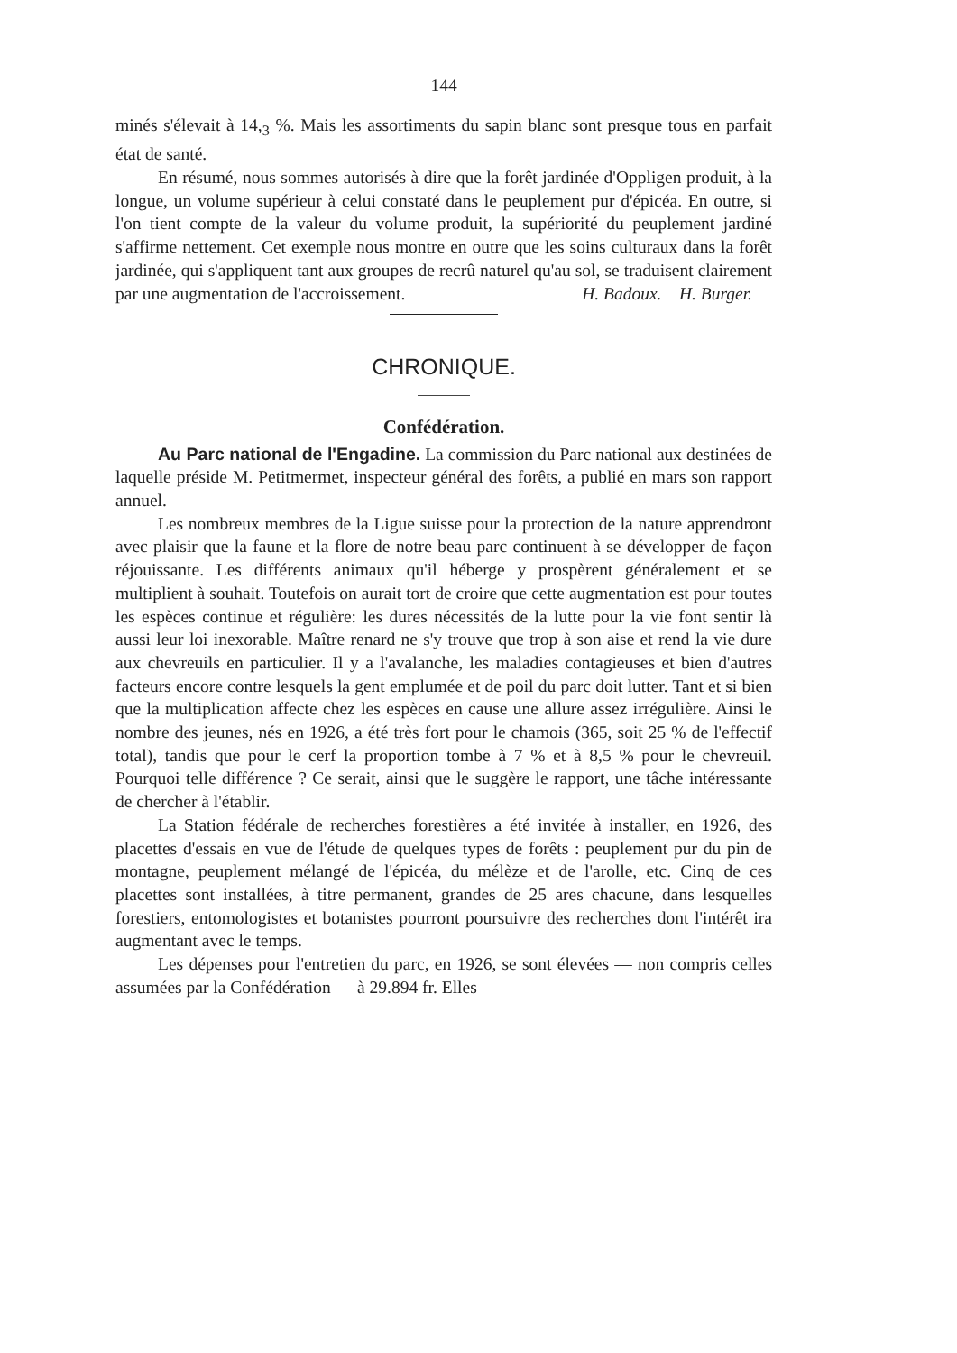— 144 —
minés s'élevait à 14,<sub>3</sub> %. Mais les assortiments du sapin blanc sont presque tous en parfait état de santé.
En résumé, nous sommes autorisés à dire que la forêt jardinée d'Oppligen produit, à la longue, un volume supérieur à celui constaté dans le peuplement pur d'épicéa. En outre, si l'on tient compte de la valeur du volume produit, la supériorité du peuplement jardiné s'affirme nettement. Cet exemple nous montre en outre que les soins culturaux dans la forêt jardinée, qui s'appliquent tant aux groupes de recrû naturel qu'au sol, se traduisent clairement par une augmentation de l'accroissement. H. Badoux. H. Burger.
CHRONIQUE.
Confédération.
Au Parc national de l'Engadine. La commission du Parc national aux destinées de laquelle préside M. Petitmermet, inspecteur général des forêts, a publié en mars son rapport annuel.
Les nombreux membres de la Ligue suisse pour la protection de la nature apprendront avec plaisir que la faune et la flore de notre beau parc continuent à se développer de façon réjouissante. Les différents animaux qu'il héberge y prospèrent généralement et se multiplient à souhait. Toutefois on aurait tort de croire que cette augmentation est pour toutes les espèces continue et régulière: les dures nécessités de la lutte pour la vie font sentir là aussi leur loi inexorable. Maître renard ne s'y trouve que trop à son aise et rend la vie dure aux chevreuils en particulier. Il y a l'avalanche, les maladies contagieuses et bien d'autres facteurs encore contre lesquels la gent emplumée et de poil du parc doit lutter. Tant et si bien que la multiplication affecte chez les espèces en cause une allure assez irrégulière. Ainsi le nombre des jeunes, nés en 1926, a été très fort pour le chamois (365, soit 25 % de l'effectif total), tandis que pour le cerf la proportion tombe à 7 % et à 8,5 % pour le chevreuil. Pourquoi telle différence ? Ce serait, ainsi que le suggère le rapport, une tâche intéressante de chercher à l'établir.
La Station fédérale de recherches forestières a été invitée à installer, en 1926, des placettes d'essais en vue de l'étude de quelques types de forêts : peuplement pur du pin de montagne, peuplement mélangé de l'épicéa, du mélèze et de l'arolle, etc. Cinq de ces placettes sont installées, à titre permanent, grandes de 25 ares chacune, dans lesquelles forestiers, entomologistes et botanistes pourront poursuivre des recherches dont l'intérêt ira augmentant avec le temps.
Les dépenses pour l'entretien du parc, en 1926, se sont élevées — non compris celles assumées par la Confédération — à 29.894 fr. Elles